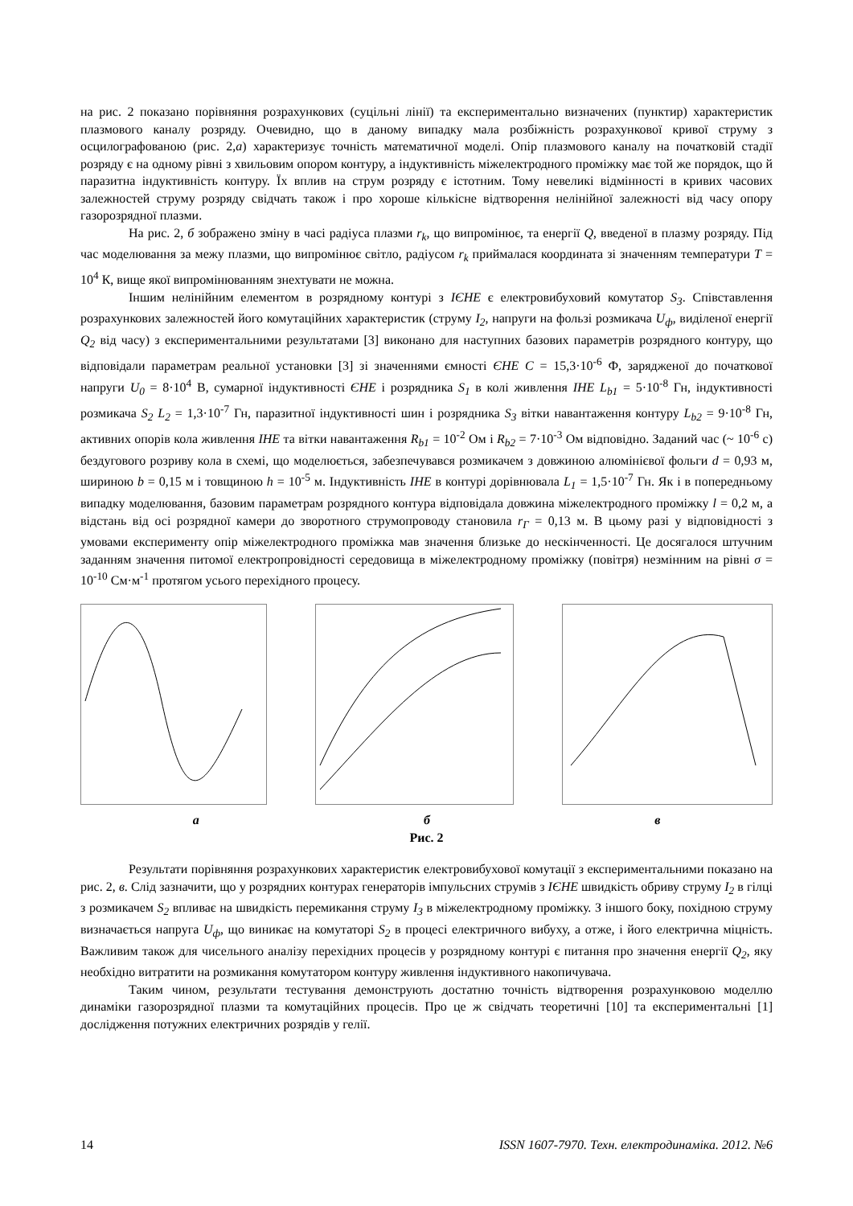на рис. 2 показано порівняння розрахункових (суцільні лінії) та експериментально визначених (пунктир) характеристик плазмового каналу розряду. Очевидно, що в даному випадку мала розбіжність розрахункової кривої струму з осцилографованою (рис. 2,а) характеризує точність математичної моделі. Опір плазмового каналу на початковій стадії розряду є на одному рівні з хвильовим опором контуру, а індуктивність міжелектродного проміжку має той же порядок, що й паразитна індуктивність контуру. Їх вплив на струм розряду є істотним. Тому невеликі відмінності в кривих часових залежностей струму розряду свідчать також і про хороше кількісне відтворення нелінійної залежності від часу опору газорозрядної плазми.
На рис. 2, б зображено зміну в часі радіуса плазми r<sub>k</sub>, що випромінює, та енергії Q, введеної в плазму розряду. Під час моделювання за межу плазми, що випромінює світло, радіусом r<sub>k</sub> приймалася координата зі значенням температури T = 10<sup>4</sup> К, вище якої випромінюванням знехтувати не можна.
Іншим нелінійним елементом в розрядному контурі з ІЄНЕ є електровибуховий комутатор S<sub>3</sub>. Співставлення розрахункових залежностей його комутаційних характеристик (струму I<sub>2</sub>, напруги на фользі розмикача U<sub>ф</sub>, виділеної енергії Q<sub>2</sub> від часу) з експериментальними результатами [3] виконано для наступних базових параметрів розрядного контуру, що відповідали параметрам реальної установки [3] зі значеннями ємності ЄНЕ C = 15,3·10<sup>-6</sup> Ф, зарядженої до початкової напруги U<sub>0</sub> = 8·10<sup>4</sup> В, сумарної індуктивності ЄНЕ і розрядника S<sub>1</sub> в колі живлення ІНЕ L<sub>b1</sub> = 5·10<sup>-8</sup> Гн, індуктивності розмикача S<sub>2</sub> L<sub>2</sub> = 1,3·10<sup>-7</sup> Гн, паразитної індуктивності шин і розрядника S<sub>3</sub> вітки навантаження контуру L<sub>b2</sub> = 9·10<sup>-8</sup> Гн, активних опорів кола живлення ІНЕ та вітки навантаження R<sub>b1</sub> = 10<sup>-2</sup> Ом і R<sub>b2</sub> = 7·10<sup>-3</sup> Ом відповідно. Заданий час (~ 10<sup>-6</sup> с) бездугового розриву кола в схемі, що моделюється, забезпечувався розмикачем з довжиною алюмінієвої фольги d = 0,93 м, шириною b = 0,15 м і товщиною h = 10<sup>-5</sup> м. Індуктивність ІНЕ в контурі дорівнювала L<sub>1</sub> = 1,5·10<sup>-7</sup> Гн. Як і в попередньому випадку моделювання, базовим параметрам розрядного контура відповідала довжина міжелектродного проміжку l = 0,2 м, а відстань від осі розрядної камери до зворотного струмопроводу становила r<sub>Г</sub> = 0,13 м. В цьому разі у відповідності з умовами експерименту опір міжелектродного проміжка мав значення близьке до нескінченності. Це досягалося штучним заданням значення питомої електропровідності середовища в міжелектродному проміжку (повітря) незмінним на рівні σ = 10<sup>-10</sup> См·м<sup>-1</sup> протягом усього перехідного процесу.
а б в
Рис. 2
Результати порівняння розрахункових характеристик електровибухової комутації з експериментальними показано на рис. 2, в. Слід зазначити, що у розрядних контурах генераторів імпульсних струмів з ІЄНЕ швидкість обриву струму I<sub>2</sub> в гілці з розмикачем S<sub>2</sub> впливає на швидкість перемикання струму I<sub>3</sub> в міжелектродному проміжку. З іншого боку, похідною струму визначається напруга U<sub>ф</sub>, що виникає на комутаторі S<sub>2</sub> в процесі електричного вибуху, а отже, і його електрична міцність. Важливим також для чисельного аналізу перехідних процесів у розрядному контурі є питання про значення енергії Q<sub>2</sub>, яку необхідно витратити на розмикання комутатором контуру живлення індуктивного накопичувача.
Таким чином, результати тестування демонструють достатню точність відтворення розрахунковою моделлю динаміки газорозрядної плазми та комутаційних процесів. Про це ж свідчать теоретичні [10] та експериментальні [1] дослідження потужних електричних розрядів у гелії.
14 ISSN 1607-7970. Техн. електродинаміка. 2012. №6